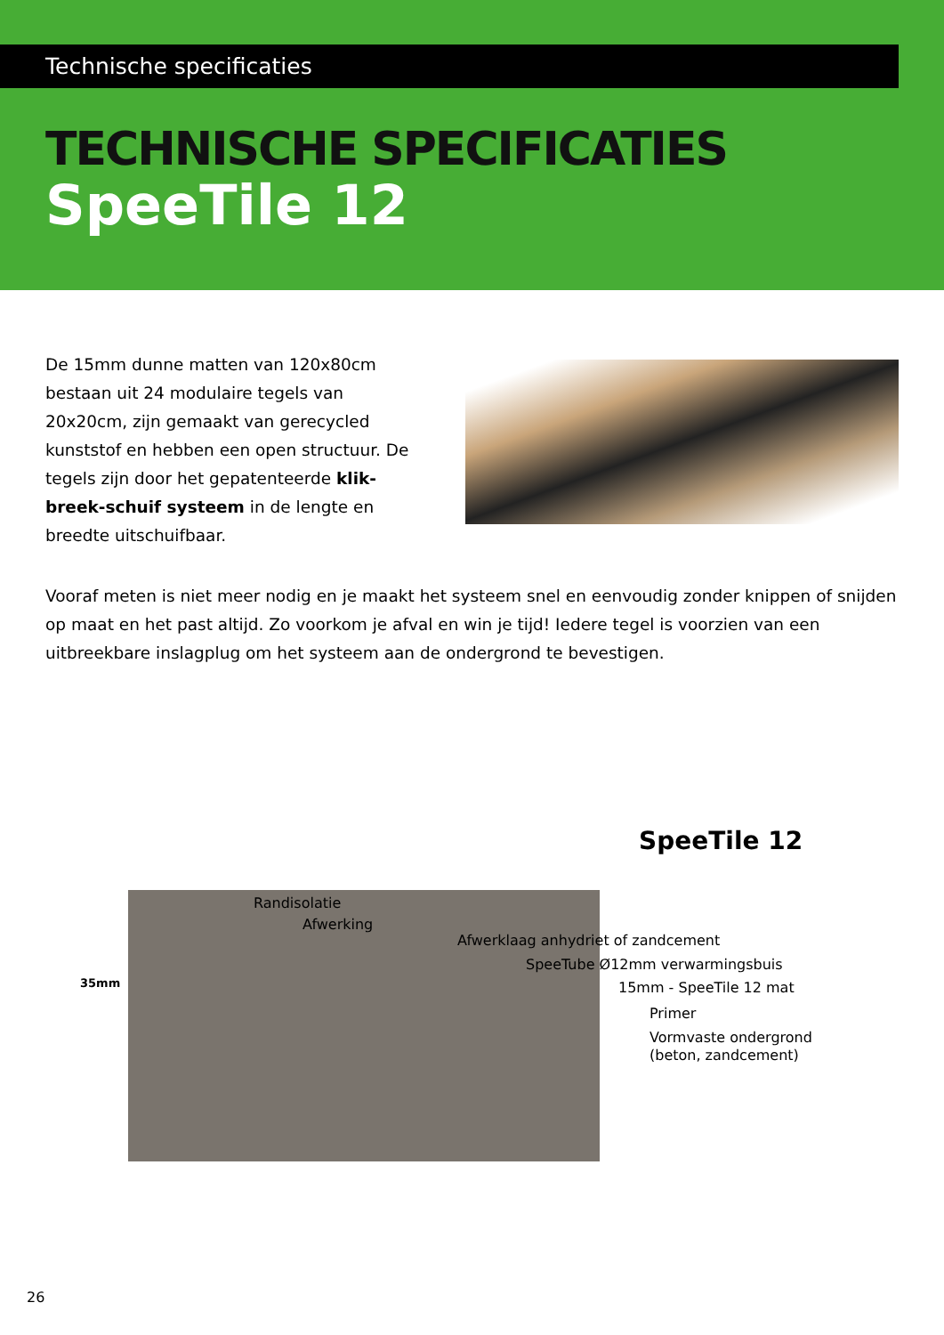Technische specificaties
TECHNISCHE SPECIFICATIES
SpeeTile 12
De 15mm dunne matten van 120x80cm bestaan uit 24 modulaire tegels van 20x20cm, zijn gemaakt van gerecycled kunststof en hebben een open structuur. De tegels zijn door het gepatenteerde klik-breek-schuif systeem in de lengte en breedte uitschuifbaar.
Vooraf meten is niet meer nodig en je maakt het systeem snel en eenvoudig zonder knippen of snijden op maat en het past altijd. Zo voorkom je afval en win je tijd! Iedere tegel is voorzien van een uitbreekbare inslagplug om het systeem aan de ondergrond te bevestigen.
SpeeTile 12
35mm
Randisolatie
Afwerking
Afwerklaag anhydriet of zandcement
SpeeTube Ø12mm verwarmingsbuis
15mm - SpeeTile 12 mat
Primer
Vormvaste ondergrond
(beton, zandcement)
26